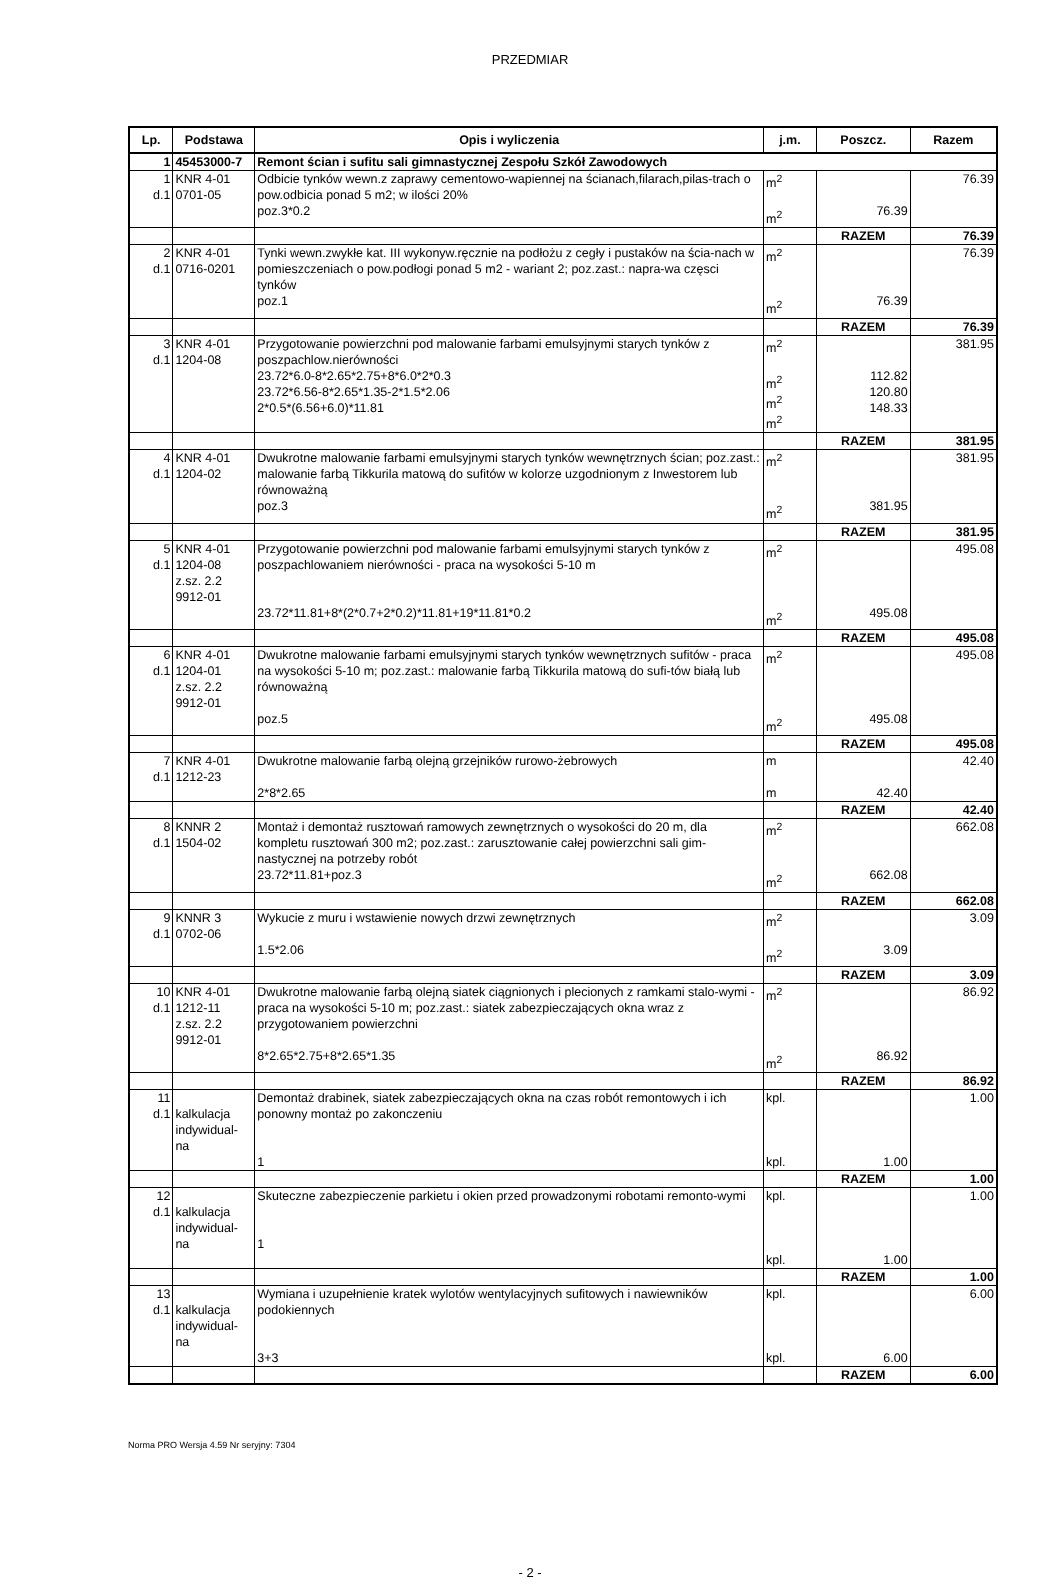PRZEDMIAR
| Lp. | Podstawa | Opis i wyliczenia | j.m. | Poszcz. | Razem |
| --- | --- | --- | --- | --- | --- |
| 1 | 45453000-7 | Remont ścian i sufitu sali gimnastycznej Zespołu Szkół Zawodowych | | | |
| 1 d.1 | KNR 4-01 0701-05 | Odbicie tynków wewn.z zaprawy cementowo-wapiennej na ścianach,filarach,pilas-trach o pow.odbicia ponad 5 m2; w ilości 20% poz.3*0.2 | m<sup>2</sup> m<sup>2</sup> | 76.39 | 76.39 |
| | | | | RAZEM | 76.39 |
| 2 d.1 | KNR 4-01 0716-0201 | Tynki wewn.zwykłe kat. III wykonyw.ręcznie na podłożu z cegły i pustaków na ścia-nach w pomieszczeniach o pow.podłogi ponad 5 m2 - wariant 2; poz.zast.: napra-wa częsci tynków poz.1 | m<sup>2</sup> m<sup>2</sup> | 76.39 | 76.39 |
| | | | | RAZEM | 76.39 |
| 3 d.1 | KNR 4-01 1204-08 | Przygotowanie powierzchni pod malowanie farbami emulsyjnymi starych tynków z poszpachlow.nierówności 23.72*6.0-8*2.65*2.75+8*6.0*2*0.3 23.72*6.56-8*2.65*1.35-2*1.5*2.06 2*0.5*(6.56+6.0)*11.81 | m<sup>2</sup> m<sup>2</sup> m<sup>2</sup> m<sup>2</sup> | 112.82 120.80 148.33 | 381.95 |
| | | | | RAZEM | 381.95 |
| 4 d.1 | KNR 4-01 1204-02 | Dwukrotne malowanie farbami emulsyjnymi starych tynków wewnętrznych ścian; poz.zast.: malowanie farbą Tikkurila matową do sufitów w kolorze uzgodnionym z Inwestorem lub równoważną poz.3 | m<sup>2</sup> m<sup>2</sup> | 381.95 | 381.95 |
| | | | | RAZEM | 381.95 |
| 5 d.1 | KNR 4-01 1204-08 z.sz. 2.2 9912-01 | Przygotowanie powierzchni pod malowanie farbami emulsyjnymi starych tynków z poszpachlowaniem nierówności - praca na wysokości 5-10 m 23.72*11.81+8*(2*0.7+2*0.2)*11.81+19*11.81*0.2 | m<sup>2</sup> m<sup>2</sup> | 495.08 | 495.08 |
| | | | | RAZEM | 495.08 |
| 6 d.1 | KNR 4-01 1204-01 z.sz. 2.2 9912-01 | Dwukrotne malowanie farbami emulsyjnymi starych tynków wewnętrznych sufitów - praca na wysokości 5-10 m; poz.zast.: malowanie farbą Tikkurila matową do sufi-tów białą lub równoważną poz.5 | m<sup>2</sup> m<sup>2</sup> | 495.08 | 495.08 |
| | | | | RAZEM | 495.08 |
| 7 d.1 | KNR 4-01 1212-23 | Dwukrotne malowanie farbą olejną grzejników rurowo-żebrowych 2*8*2.65 | m m | 42.40 | 42.40 |
| | | | | RAZEM | 42.40 |
| 8 d.1 | KNNR 2 1504-02 | Montaż i demontaż rusztowań ramowych zewnętrznych o wysokości do 20 m, dla kompletu rusztowań 300 m2; poz.zast.: zarusztowanie całej powierzchni sali gim-nastycznej na potrzeby robót 23.72*11.81+poz.3 | m<sup>2</sup> m<sup>2</sup> | 662.08 | 662.08 |
| | | | | RAZEM | 662.08 |
| 9 d.1 | KNNR 3 0702-06 | Wykucie z muru i wstawienie nowych drzwi zewnętrznych 1.5*2.06 | m<sup>2</sup> m<sup>2</sup> | 3.09 | 3.09 |
| | | | | RAZEM | 3.09 |
| 10 d.1 | KNR 4-01 1212-11 z.sz. 2.2 9912-01 | Dwukrotne malowanie farbą olejną siatek ciągnionych i plecionych z ramkami stalo-wymi - praca na wysokości 5-10 m; poz.zast.: siatek zabezpieczających okna wraz z przygotowaniem powierzchni 8*2.65*2.75+8*2.65*1.35 | m<sup>2</sup> m<sup>2</sup> | 86.92 | 86.92 |
| | | | | RAZEM | 86.92 |
| 11 d.1 | kalkulacja indywidual- na | Demontaż drabinek, siatek zabezpieczających okna na czas robót remontowych i ich ponowny montaż po zakonczeniu 1 | kpl. kpl. | 1.00 | 1.00 |
| | | | | RAZEM | 1.00 |
| 12 d.1 | kalkulacja indywidual- na | Skuteczne zabezpieczenie parkietu i okien przed prowadzonymi robotami remonto-wymi 1 | kpl. kpl. | 1.00 | 1.00 |
| | | | | RAZEM | 1.00 |
| 13 d.1 | kalkulacja indywidual- na | Wymiana i uzupełnienie kratek wylotów wentylacyjnych sufitowych i nawiewników podokiennych 3+3 | kpl. kpl. | 6.00 | 6.00 |
| | | | | RAZEM | 6.00 |
- 2 -
Norma PRO Wersja 4.59 Nr seryjny: 7304